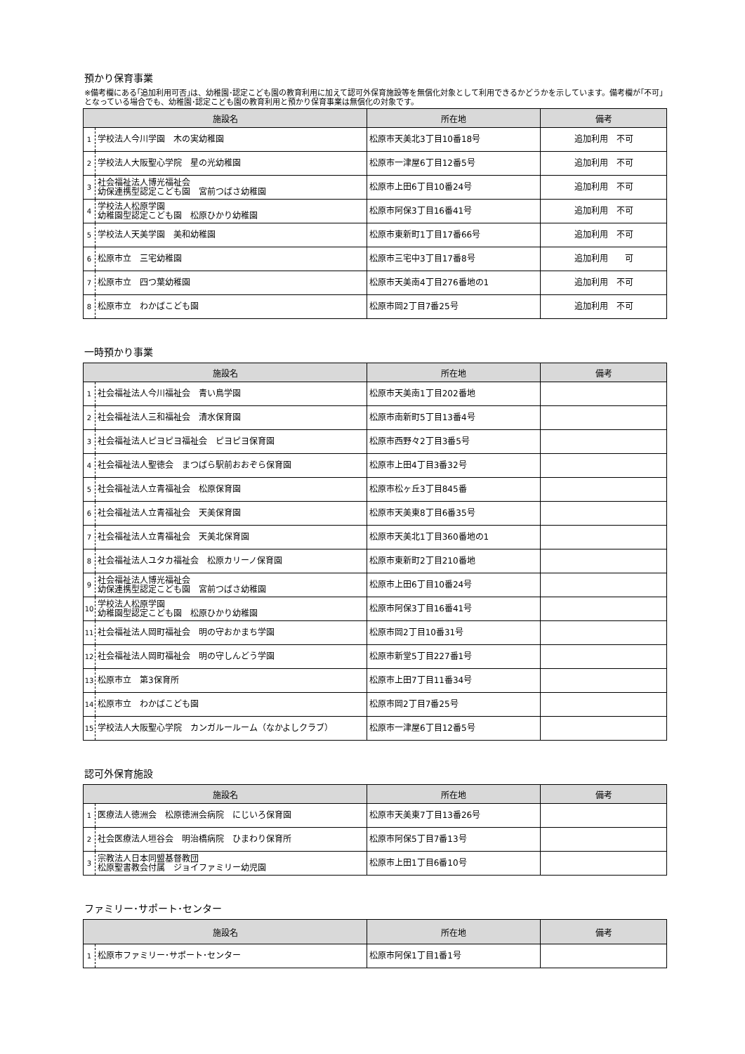預かり保育事業
※備考欄にある｢追加利用可否｣は、幼稚園･認定こども園の教育利用に加えて認可外保育施設等を無償化対象として利用できるかどうかを示しています。備考欄が｢不可｣となっている場合でも、幼稚園･認定こども園の教育利用と預かり保育事業は無償化の対象です。
| 施設名 | | 所在地 | 備考 |
| --- | --- | --- | --- |
| 1 | 学校法人今川学園 木の実幼稚園 | 松原市天美北3丁目10番18号 | 追加利用 不可 |
| 2 | 学校法人大阪聖心学院 星の光幼稚園 | 松原市一津屋6丁目12番5号 | 追加利用 不可 |
| 3 | 社会福祉法人博光福祉会 幼保連携型認定こども園 宮前つばさ幼稚園 | 松原市上田6丁目10番24号 | 追加利用 不可 |
| 4 | 学校法人松原学園 幼稚園型認定こども園 松原ひかり幼稚園 | 松原市阿保3丁目16番41号 | 追加利用 不可 |
| 5 | 学校法人天美学園 美和幼稚園 | 松原市東新町1丁目17番66号 | 追加利用 不可 |
| 6 | 松原市立 三宅幼稚園 | 松原市三宅中3丁目17番8号 | 追加利用 可 |
| 7 | 松原市立 四つ葉幼稚園 | 松原市天美南4丁目276番地の1 | 追加利用 不可 |
| 8 | 松原市立 わかばこども園 | 松原市岡2丁目7番25号 | 追加利用 不可 |
一時預かり事業
| 施設名 | | 所在地 | 備考 |
| --- | --- | --- | --- |
| 1 | 社会福祉法人今川福祉会 青い鳥学園 | 松原市天美南1丁目202番地 | |
| 2 | 社会福祉法人三和福祉会 清水保育園 | 松原市南新町5丁目13番4号 | |
| 3 | 社会福祉法人ピヨピヨ福祉会 ピヨピヨ保育園 | 松原市西野々2丁目3番5号 | |
| 4 | 社会福祉法人聖徳会 まつばら駅前おおぞら保育園 | 松原市上田4丁目3番32号 | |
| 5 | 社会福祉法人立青福祉会 松原保育園 | 松原市松ヶ丘3丁目845番 | |
| 6 | 社会福祉法人立青福祉会 天美保育園 | 松原市天美東8丁目6番35号 | |
| 7 | 社会福祉法人立青福祉会 天美北保育園 | 松原市天美北1丁目360番地の1 | |
| 8 | 社会福祉法人ユタカ福祉会 松原カリーノ保育園 | 松原市東新町2丁目210番地 | |
| 9 | 社会福祉法人博光福祉会 幼保連携型認定こども園 宮前つばさ幼稚園 | 松原市上田6丁目10番24号 | |
| 10 | 学校法人松原学園 幼稚園型認定こども園 松原ひかり幼稚園 | 松原市阿保3丁目16番41号 | |
| 11 | 社会福祉法人岡町福祉会 明の守おかまち学園 | 松原市岡2丁目10番31号 | |
| 12 | 社会福祉法人岡町福祉会 明の守しんどう学園 | 松原市新堂5丁目227番1号 | |
| 13 | 松原市立 第3保育所 | 松原市上田7丁目11番34号 | |
| 14 | 松原市立 わかばこども園 | 松原市岡2丁目7番25号 | |
| 15 | 学校法人大阪聖心学院 カンガルールーム（なかよしクラブ） | 松原市一津屋6丁目12番5号 | |
認可外保育施設
| 施設名 | | 所在地 | 備考 |
| --- | --- | --- | --- |
| 1 | 医療法人徳洲会 松原徳洲会病院 にじいろ保育園 | 松原市天美東7丁目13番26号 | |
| 2 | 社会医療法人垣谷会 明治橋病院 ひまわり保育所 | 松原市阿保5丁目7番13号 | |
| 3 | 宗教法人日本同盟基督教団 松原聖書教会付属 ジョイファミリー幼児園 | 松原市上田1丁目6番10号 | |
ファミリー･サポート･センター
| 施設名 | | 所在地 | 備考 |
| --- | --- | --- | --- |
| 1 | 松原市ファミリー･サポート･センター | 松原市阿保1丁目1番1号 | |